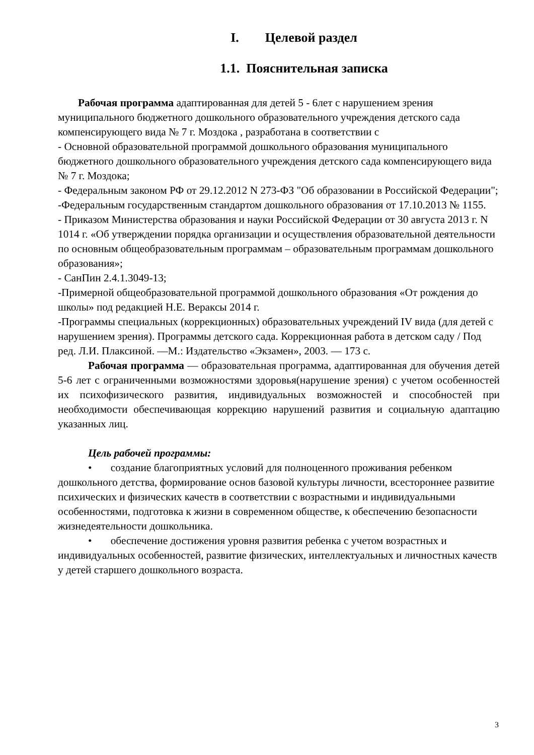I. Целевой раздел
1.1. Пояснительная записка
Рабочая программа адаптированная для детей 5 - 6лет с нарушением зрения муниципального бюджетного дошкольного образовательного учреждения детского сада компенсирующего вида № 7 г. Моздока , разработана в соответствии с
- Основной образовательной программой дошкольного образования муниципального бюджетного дошкольного образовательного учреждения детского сада компенсирующего вида № 7 г. Моздока;
- Федеральным законом РФ от 29.12.2012 N 273-ФЗ "Об образовании в Российской Федерации";
-Федеральным государственным стандартом дошкольного образования от 17.10.2013 № 1155.
- Приказом Министерства образования и науки Российской Федерации от 30 августа 2013 г. N 1014 г. «Об утверждении порядка организации и осуществления образовательной деятельности по основным общеобразовательным программам – образовательным программам дошкольного образования»;
- СанПин 2.4.1.3049-13;
-Примерной общеобразовательной программой дошкольного образования «От рождения до школы» под редакцией Н.Е. Вераксы 2014 г.
-Программы специальных (коррекционных) образовательных учреждений IV вида (для детей с нарушением зрения). Программы детского сада. Коррекционная работа в детском саду / Под ред. Л.И. Плаксиной. —М.: Издательство «Экзамен», 2003. — 173 с.
Рабочая программа — образовательная программа, адаптированная для обучения детей 5-6 лет с ограниченными возможностями здоровья(нарушение зрения) с учетом особенностей их психофизического развития, индивидуальных возможностей и способностей при необходимости обеспечивающая коррекцию нарушений развития и социальную адаптацию указанных лиц.
Цель рабочей программы:
• создание благоприятных условий для полноценного проживания ребенком дошкольного детства, формирование основ базовой культуры личности, всестороннее развитие психических и физических качеств в соответствии с возрастными и индивидуальными особенностями, подготовка к жизни в современном обществе, к обеспечению безопасности жизнедеятельности дошкольника.
• обеспечение достижения уровня развития ребенка с учетом возрастных и индивидуальных особенностей, развитие физических, интеллектуальных и личностных качеств у детей старшего дошкольного возраста.
3